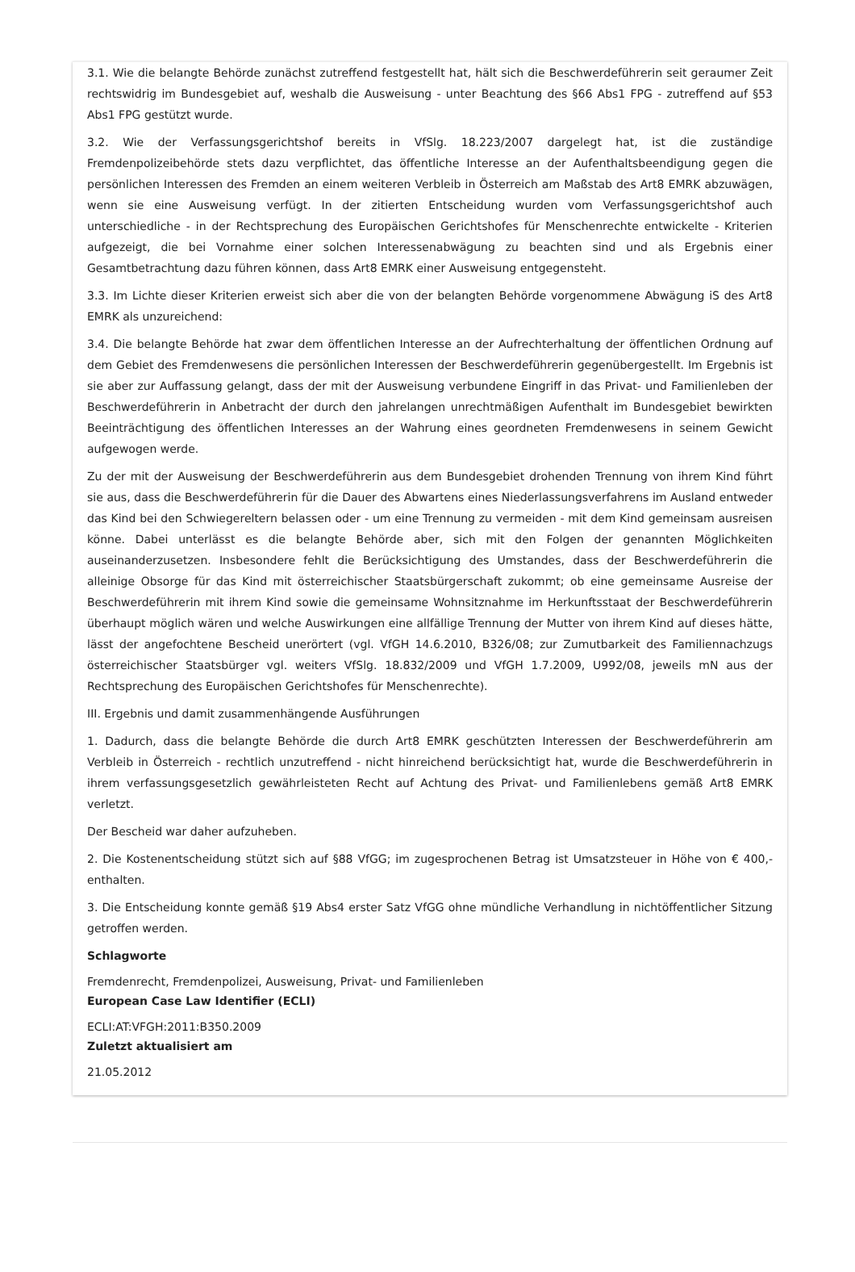3.1. Wie die belangte Behörde zunächst zutreffend festgestellt hat, hält sich die Beschwerdeführerin seit geraumer Zeit rechtswidrig im Bundesgebiet auf, weshalb die Ausweisung - unter Beachtung des §66 Abs1 FPG - zutreffend auf §53 Abs1 FPG gestützt wurde.
3.2. Wie der Verfassungsgerichtshof bereits in VfSlg. 18.223/2007 dargelegt hat, ist die zuständige Fremdenpolizeibehörde stets dazu verpflichtet, das öffentliche Interesse an der Aufenthaltsbeendigung gegen die persönlichen Interessen des Fremden an einem weiteren Verbleib in Österreich am Maßstab des Art8 EMRK abzuwägen, wenn sie eine Ausweisung verfügt. In der zitierten Entscheidung wurden vom Verfassungsgerichtshof auch unterschiedliche - in der Rechtsprechung des Europäischen Gerichtshofes für Menschenrechte entwickelte - Kriterien aufgezeigt, die bei Vornahme einer solchen Interessenabwägung zu beachten sind und als Ergebnis einer Gesamtbetrachtung dazu führen können, dass Art8 EMRK einer Ausweisung entgegensteht.
3.3. Im Lichte dieser Kriterien erweist sich aber die von der belangten Behörde vorgenommene Abwägung iS des Art8 EMRK als unzureichend:
3.4. Die belangte Behörde hat zwar dem öffentlichen Interesse an der Aufrechterhaltung der öffentlichen Ordnung auf dem Gebiet des Fremdenwesens die persönlichen Interessen der Beschwerdeführerin gegenübergestellt. Im Ergebnis ist sie aber zur Auffassung gelangt, dass der mit der Ausweisung verbundene Eingriff in das Privat- und Familienleben der Beschwerdeführerin in Anbetracht der durch den jahrelangen unrechtmäßigen Aufenthalt im Bundesgebiet bewirkten Beeinträchtigung des öffentlichen Interesses an der Wahrung eines geordneten Fremdenwesens in seinem Gewicht aufgewogen werde.
Zu der mit der Ausweisung der Beschwerdeführerin aus dem Bundesgebiet drohenden Trennung von ihrem Kind führt sie aus, dass die Beschwerdeführerin für die Dauer des Abwartens eines Niederlassungsverfahrens im Ausland entweder das Kind bei den Schwiegereltern belassen oder - um eine Trennung zu vermeiden - mit dem Kind gemeinsam ausreisen könne. Dabei unterlässt es die belangte Behörde aber, sich mit den Folgen der genannten Möglichkeiten auseinanderzusetzen. Insbesondere fehlt die Berücksichtigung des Umstandes, dass der Beschwerdeführerin die alleinige Obsorge für das Kind mit österreichischer Staatsbürgerschaft zukommt; ob eine gemeinsame Ausreise der Beschwerdeführerin mit ihrem Kind sowie die gemeinsame Wohnsitznahme im Herkunftsstaat der Beschwerdeführerin überhaupt möglich wären und welche Auswirkungen eine allfällige Trennung der Mutter von ihrem Kind auf dieses hätte, lässt der angefochtene Bescheid unerörtert (vgl. VfGH 14.6.2010, B326/08; zur Zumutbarkeit des Familiennachzugs österreichischer Staatsbürger vgl. weiters VfSlg. 18.832/2009 und VfGH 1.7.2009, U992/08, jeweils mN aus der Rechtsprechung des Europäischen Gerichtshofes für Menschenrechte).
III. Ergebnis und damit zusammenhängende Ausführungen
1. Dadurch, dass die belangte Behörde die durch Art8 EMRK geschützten Interessen der Beschwerdeführerin am Verbleib in Österreich - rechtlich unzutreffend - nicht hinreichend berücksichtigt hat, wurde die Beschwerdeführerin in ihrem verfassungsgesetzlich gewährleisteten Recht auf Achtung des Privat- und Familienlebens gemäß Art8 EMRK verletzt.
Der Bescheid war daher aufzuheben.
2. Die Kostenentscheidung stützt sich auf §88 VfGG; im zugesprochenen Betrag ist Umsatzsteuer in Höhe von € 400,- enthalten.
3. Die Entscheidung konnte gemäß §19 Abs4 erster Satz VfGG ohne mündliche Verhandlung in nichtöffentlicher Sitzung getroffen werden.
Schlagworte
Fremdenrecht, Fremdenpolizei, Ausweisung, Privat- und Familienleben
European Case Law Identifier (ECLI)
ECLI:AT:VFGH:2011:B350.2009
Zuletzt aktualisiert am
21.05.2012